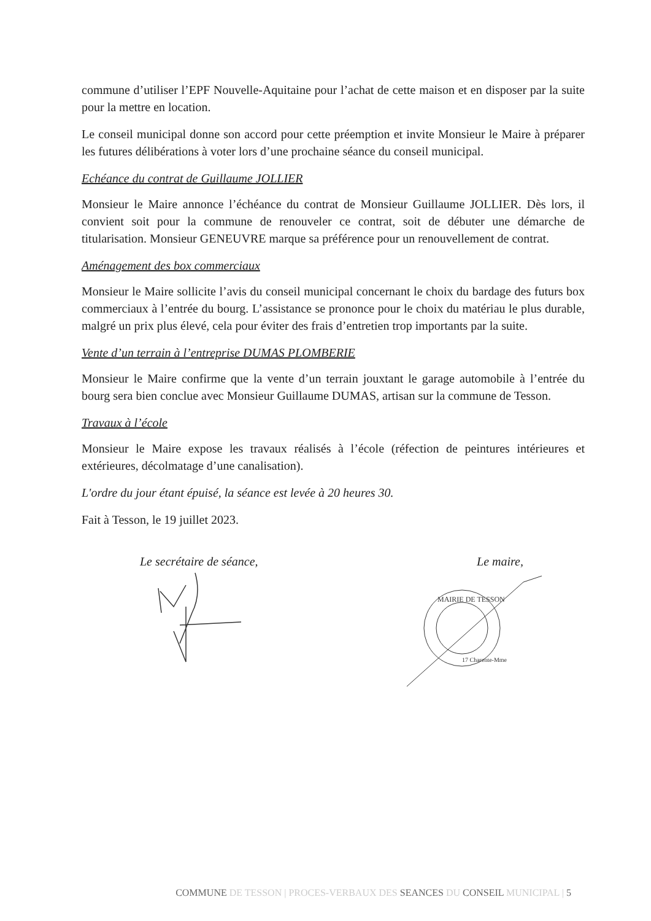commune d’utiliser l’EPF Nouvelle-Aquitaine pour l’achat de cette maison et en disposer par la suite pour la mettre en location.
Le conseil municipal donne son accord pour cette préemption et invite Monsieur le Maire à préparer les futures délibérations à voter lors d’une prochaine séance du conseil municipal.
Echéance du contrat de Guillaume JOLLIER
Monsieur le Maire annonce l’échéance du contrat de Monsieur Guillaume JOLLIER. Dès lors, il convient soit pour la commune de renouveler ce contrat, soit de débuter une démarche de titularisation. Monsieur GENEUVRE marque sa préférence pour un renouvellement de contrat.
Aménagement des box commerciaux
Monsieur le Maire sollicite l’avis du conseil municipal concernant le choix du bardage des futurs box commerciaux à l’entrée du bourg. L’assistance se prononce pour le choix du matériau le plus durable, malgré un prix plus élevé, cela pour éviter des frais d’entretien trop importants par la suite.
Vente d’un terrain à l’entreprise DUMAS PLOMBERIE
Monsieur le Maire confirme que la vente d’un terrain jouxtant le garage automobile à l’entrée du bourg sera bien conclue avec Monsieur Guillaume DUMAS, artisan sur la commune de Tesson.
Travaux à l’école
Monsieur le Maire expose les travaux réalisés à l’école (réfection de peintures intérieures et extérieures, décolmatage d’une canalisation).
L'ordre du jour étant épuisé, la séance est levée à 20 heures 30.
Fait à Tesson, le 19 juillet 2023.
Le secrétaire de séance, Le maire,
MAIRIE DE TESSON
17 Charente-Mme
COMMUNE DE TESSON | PROCES-VERBAUX DES SEANCES DU CONSEIL MUNICIPAL | 5